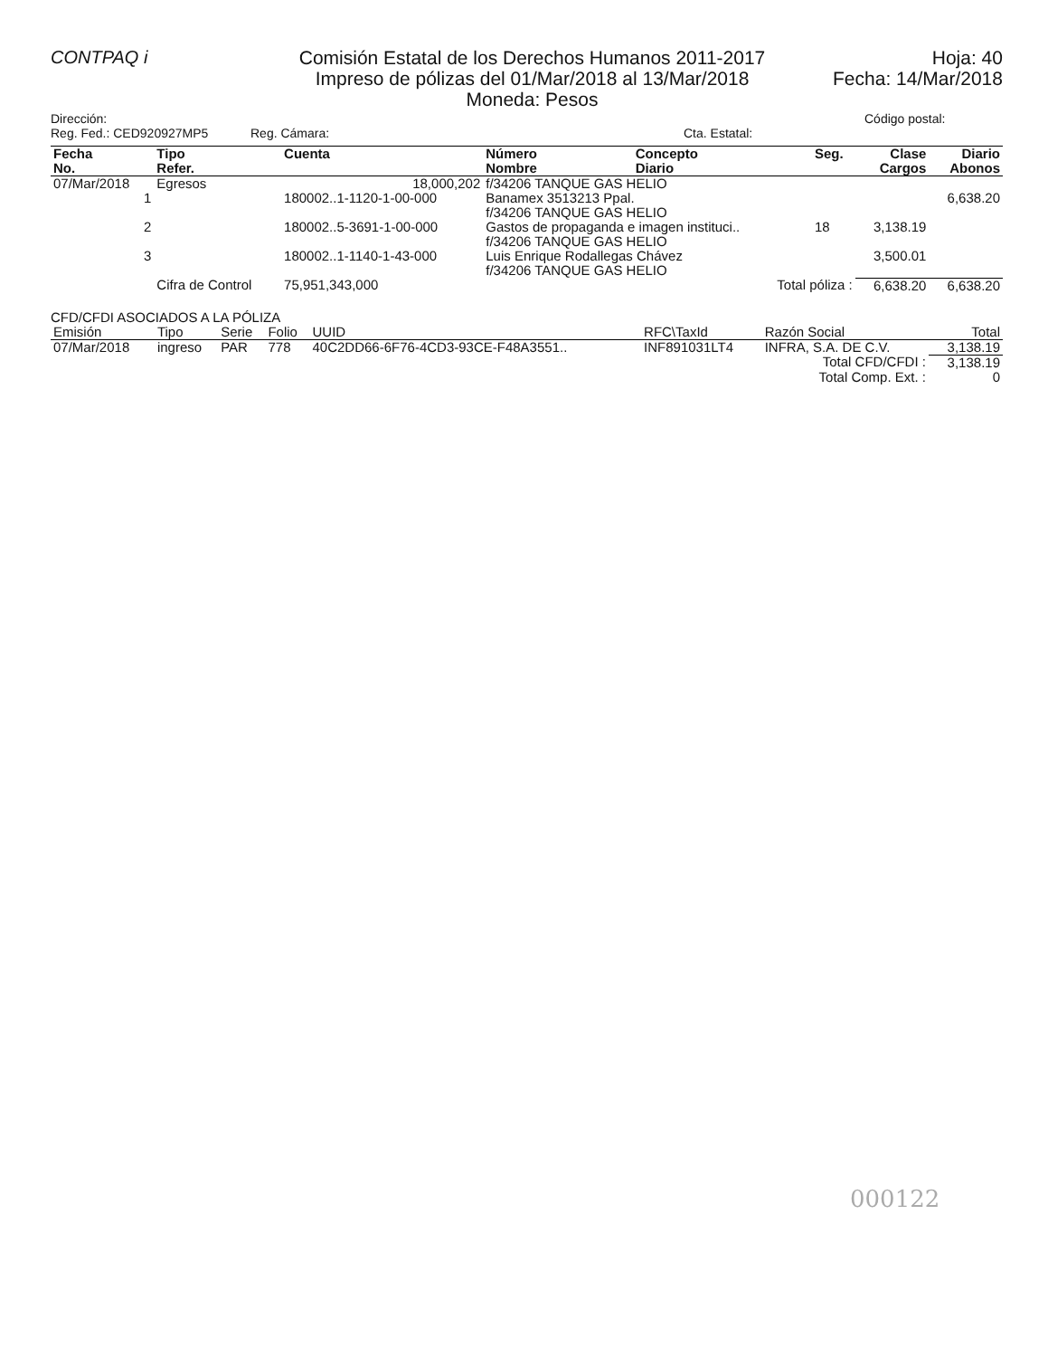CONTPAQ i
Comisión Estatal de los Derechos Humanos 2011-2017
Impreso de pólizas del 01/Mar/2018 al 13/Mar/2018
Moneda: Pesos
Hoja: 40
Fecha: 14/Mar/2018
Dirección:
Reg. Fed.: CED920927MP5 Reg. Cámara:
Cta. Estatal:
Código postal:
| Fecha No. | Tipo Refer. | Cuenta | Número Nombre | Concepto Diario | Seg. | Clase Cargos | Diario Abonos |
| --- | --- | --- | --- | --- | --- | --- | --- |
| 07/Mar/2018 | Egresos | 18,000,202 | f/34206 TANQUE GAS HELIO | | | | |
| 1 | | 180002..1-1120-1-00-000 | Banamex 3513213 Ppal. f/34206 TANQUE GAS HELIO | | | | 6,638.20 |
| 2 | | 180002..5-3691-1-00-000 | Gastos de propaganda e imagen instituci.. f/34206 TANQUE GAS HELIO | | 18 | 3,138.19 | |
| 3 | | 180002..1-1140-1-43-000 | Luis Enrique Rodallegas Chávez f/34206 TANQUE GAS HELIO | | | 3,500.01 | |
| | Cifra de Control | 75,951,343,000 | | Total póliza : | | 6,638.20 | 6,638.20 |
CFD/CFDI ASOCIADOS A LA PÓLIZA
| Emisión | Tipo | Serie | Folio | UUID | RFC\TaxId | Razón Social | Total |
| 07/Mar/2018 | ingreso | PAR | 778 | 40C2DD66-6F76-4CD3-93CE-F48A3551.. | INF891031LT4 | INFRA, S.A. DE C.V. | 3,138.19 |
| Total CFD/CFDI : | | | | | | | 3,138.19 |
| Total Comp. Ext. : | | | | | | | 0 |
000122